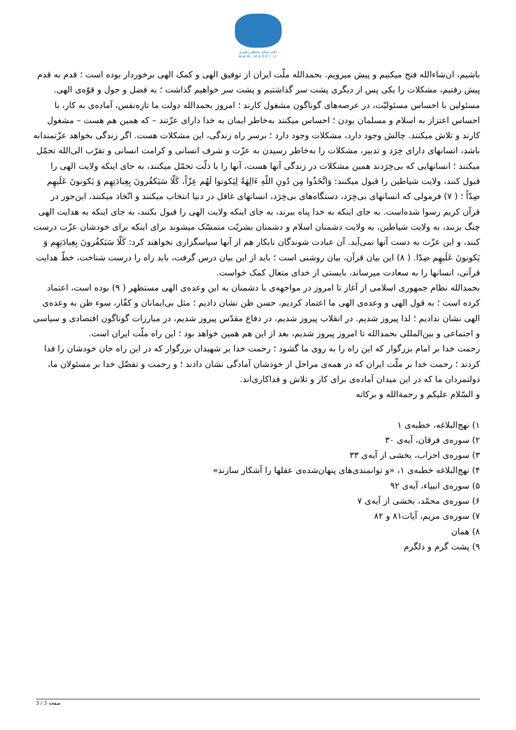دفتر مقام معظم رهبری
www.leader.ir
باشیم، ان‌شاءالله فتح میکنیم و پیش میرویم. بحمدالله ملّت ایران از توفیق الهی و کمک الهی برخوردار بوده است ؛ قدم به قدم پیش رفتیم، مشکلات را یکی پس از دیگری پشت سر گذاشتیم و پشت سر خواهیم گذاشت ؛ به فضل و حول و قوّه‌ی الهی.
مسئولین با احساس مسئولیّت، در عرصه‌های گوناگون مشغول کارند ؛ امروز بحمدالله دولت ما تازه‌نفس، آماده‌ی به کار، با احساس اعتزاز به اسلام و مسلمان بودن ؛ احساس میکنند به‌خاطر ایمان به خدا دارای عزّتند – که همین هم هست – مشغول کارند و تلاش میکنند. چالش وجود دارد، مشکلات وجود دارد ؛ برسر راه زندگی، این مشکلات هست. اگر زندگی بخواهد عزّتمندانه باشد، انسانهای دارای خِرَد و تدبیر، مشکلات را به‌خاطر رسیدن به عزّت و شرف انسانی و کرامت انسانی و تقرّب الی‌الله تحمّل میکنند ؛ انسانهایی که بی‌خِرَدند همین مشکلات در زندگی آنها هست، آنها را با ذلّت تحمّل میکنند، به جای اینکه ولایت الهی را قبول کنند، ولایت شیاطین را قبول میکنند: وَاتَّخَذُوا مِن دُونِ اللّهِ ءَالِهَةً لِیَکونوا لَهُم عِزّاً، کَلّا سَیَکفُرونَ بِعِبادَتِهِم وَ یَکونونَ عَلَیهِم ضِدّاً ؛ ( ۷) فرمولی که انسانهای بی‌خِرَد، دستگاه‌های بی‌خِرَد، انسانهای غافل در دنیا انتخاب میکنند و اتّخاذ میکنند، این‌جور در قرآن کریم رسوا شده‌است. به جای اینکه به خدا پناه ببرند، به جای اینکه ولایت الهی را قبول بکنند، به جای اینکه به هدایت الهی چنگ بزنند، به ولایت شیاطین، به ولایت دشمنان اسلام و دشمنان بشریّت متمسّک میشوند برای اینکه برای خودشان عزّت درست کنند، و این عزّت به دست آنها نمی‌آید. آن عبادت شوندگان نابکار هم از آنها سپاسگزاری نخواهند کرد: کَلّا سَیَکفُرونَ بِعِبادَتِهِم وَ یَکونونَ عَلَیهِم ضِدّا. ( ۸) این بیان قرآن، بیان روشنی است ؛ باید از این بیان درس گرفت، باید راه را درست شناخت، خطّ هدایت قرآنی، انسانها را به سعادت میرساند، بایستی از خدای متعال کمک خواست.
بحمدالله نظام جمهوری اسلامی از آغاز تا امروز در مواجهه‌ی با دشمنان به این وعده‌ی الهی مستظهر ( ۹) بوده است، اعتماد کرده است ؛ به قول الهی و وعده‌ی الهی ما اعتماد کردیم، حسن ظن نشان دادیم ؛ مثل بی‌ایمانان و کفّار، سوء ظن به وعده‌ی الهی نشان ندادیم ؛ لذا پیروز شدیم. در انقلاب پیروز شدیم، در دفاع مقدّس پیروز شدیم، در مبارزات گوناگون اقتصادی و سیاسی و اجتماعی و بین‌المللی بحمدالله تا امروز پیروز شدیم، بعد از این هم همین خواهد بود ؛ این راه ملّت ایران است.
رحمت خدا بر امام بزرگوار که این راه را به روی ما گشود ؛ رحمت خدا بر شهیدان بزرگوار که در این راه جان خودشان را فدا کردند ؛ رحمت خدا بر ملّت ایران که در همه‌ی مراحل از خودشان آمادگی نشان دادند ؛ و رحمت و تفضّل خدا بر مسئولان ما، دولتمردان ما که در این میدان آماده‌ی برای کار و تلاش و فداکاری‌اند.
و السّلام علیکم و رحمة‌الله و برکاته
۱) نهج‌البلاغه، خطبه‌ی ۱
۲) سوره‌ی فرقان، آیه‌ی ۳۰
۳) سوره‌ی احزاب، بخشی از آیه‌ی ۳۳
۴) نهج‌البلاغه خطبه‌ی ۱، «و توانمندی‌های پنهان‌شده‌ی عقلها را آشکار سازند»
۵) سوره‌ی انبیاء، آیه‌ی ۹۲
۶) سوره‌ی محمّد، بخشی از آیه‌ی ۷
۷) سوره‌ی مریم، آیات۸۱ و ۸۲
۸) همان
۹) پشت گرم و دلگرم
صفحه 3 / 3